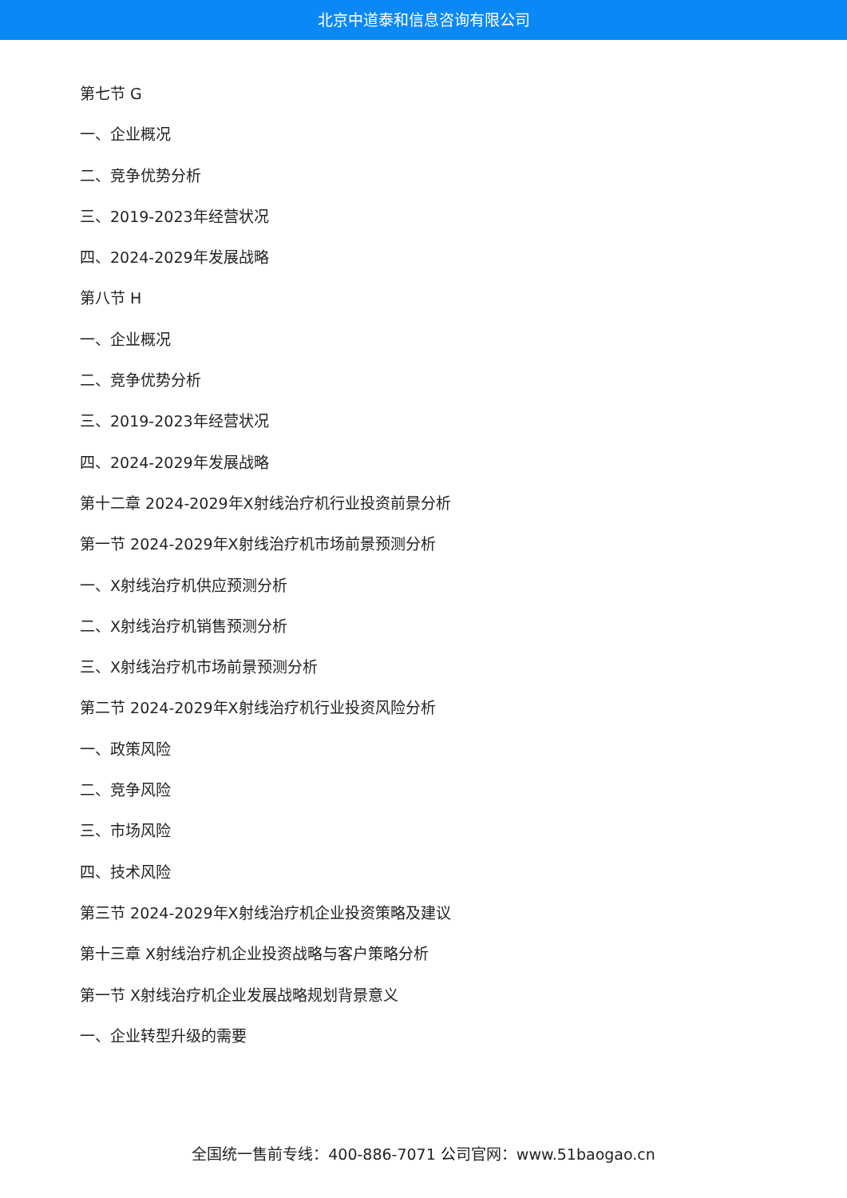北京中道泰和信息咨询有限公司
第七节 G
一、企业概况
二、竞争优势分析
三、2019-2023年经营状况
四、2024-2029年发展战略
第八节 H
一、企业概况
二、竞争优势分析
三、2019-2023年经营状况
四、2024-2029年发展战略
第十二章 2024-2029年X射线治疗机行业投资前景分析
第一节 2024-2029年X射线治疗机市场前景预测分析
一、X射线治疗机供应预测分析
二、X射线治疗机销售预测分析
三、X射线治疗机市场前景预测分析
第二节 2024-2029年X射线治疗机行业投资风险分析
一、政策风险
二、竞争风险
三、市场风险
四、技术风险
第三节 2024-2029年X射线治疗机企业投资策略及建议
第十三章 X射线治疗机企业投资战略与客户策略分析
第一节 X射线治疗机企业发展战略规划背景意义
一、企业转型升级的需要
全国统一售前专线：400-886-7071 公司官网：www.51baogao.cn